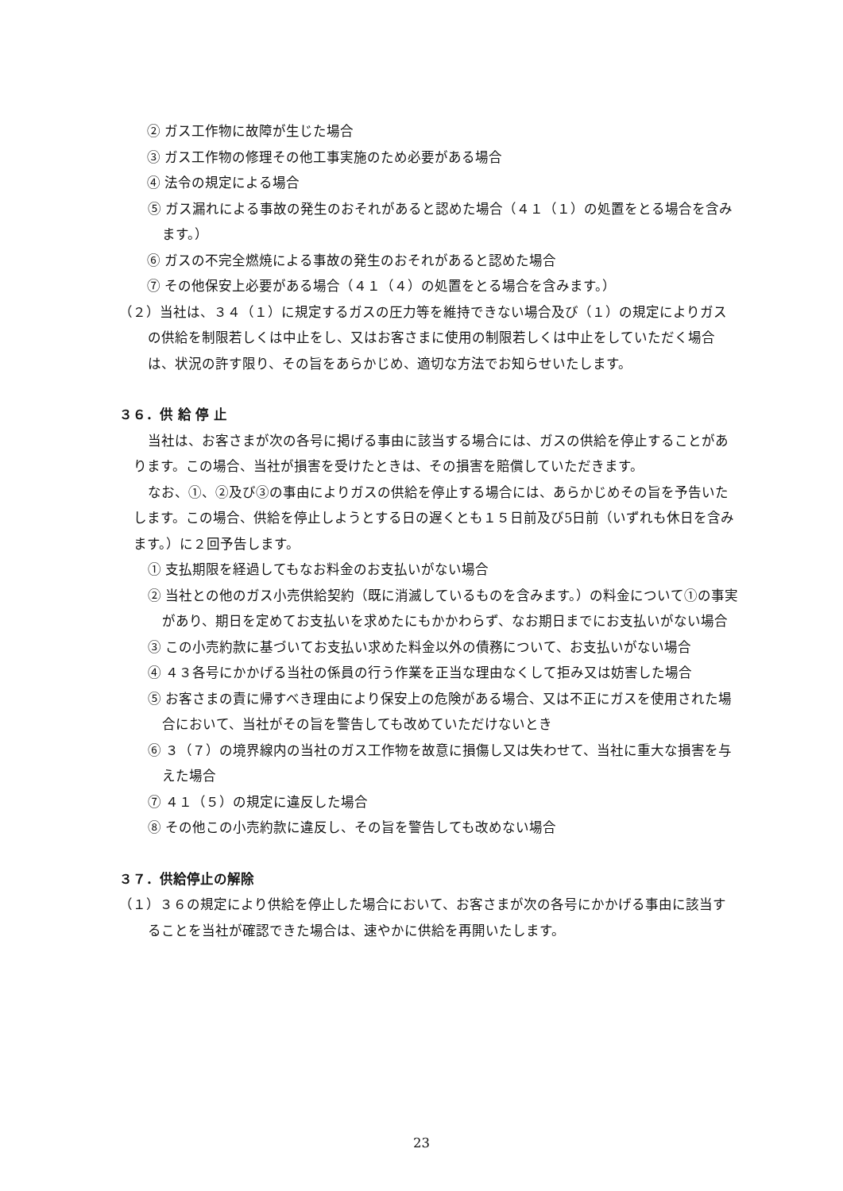② ガス工作物に故障が生じた場合
　③ ガス工作物の修理その他工事実施のため必要がある場合
　④ 法令の規定による場合
⑤ ガス漏れによる事故の発生のおそれがあると認めた場合（４１（１）の処置をとる場合を含みます。）
　⑥ ガスの不完全燃焼による事故の発生のおそれがあると認めた場合
　⑦ その他保安上必要がある場合（４１（４）の処置をとる場合を含みます。）
（２）当社は、３４（１）に規定するガスの圧力等を維持できない場合及び（１）の規定によりガスの供給を制限若しくは中止をし、又はお客さまに使用の制限若しくは中止をしていただく場合は、状況の許す限り、その旨をあらかじめ、適切な方法でお知らせいたします。
３６．供 給 停 止
当社は、お客さまが次の各号に掲げる事由に該当する場合には、ガスの供給を停止することがあります。この場合、当社が損害を受けたときは、その損害を賠償していただきます。
なお、①、②及び③の事由によりガスの供給を停止する場合には、あらかじめその旨を予告いたします。この場合、供給を停止しようとする日の遅くとも１５日前及び5日前（いずれも休日を含みます。）に２回予告します。
① 支払期限を経過してもなお料金のお支払いがない場合
② 当社との他のガス小売供給契約（既に消滅しているものを含みます。）の料金について①の事実があり、期日を定めてお支払いを求めたにもかかわらず、なお期日までにお支払いがない場合
③ この小売約款に基づいてお支払い求めた料金以外の債務について、お支払いがない場合
④ ４３各号にかかげる当社の係員の行う作業を正当な理由なくして拒み又は妨害した場合
⑤ お客さまの責に帰すべき理由により保安上の危険がある場合、又は不正にガスを使用された場合において、当社がその旨を警告しても改めていただけないとき
⑥ ３（７）の境界線内の当社のガス工作物を故意に損傷し又は失わせて、当社に重大な損害を与えた場合
⑦ ４１（５）の規定に違反した場合
⑧ その他この小売約款に違反し、その旨を警告しても改めない場合
３７．供給停止の解除
（１）３６の規定により供給を停止した場合において、お客さまが次の各号にかかげる事由に該当することを当社が確認できた場合は、速やかに供給を再開いたします。
23